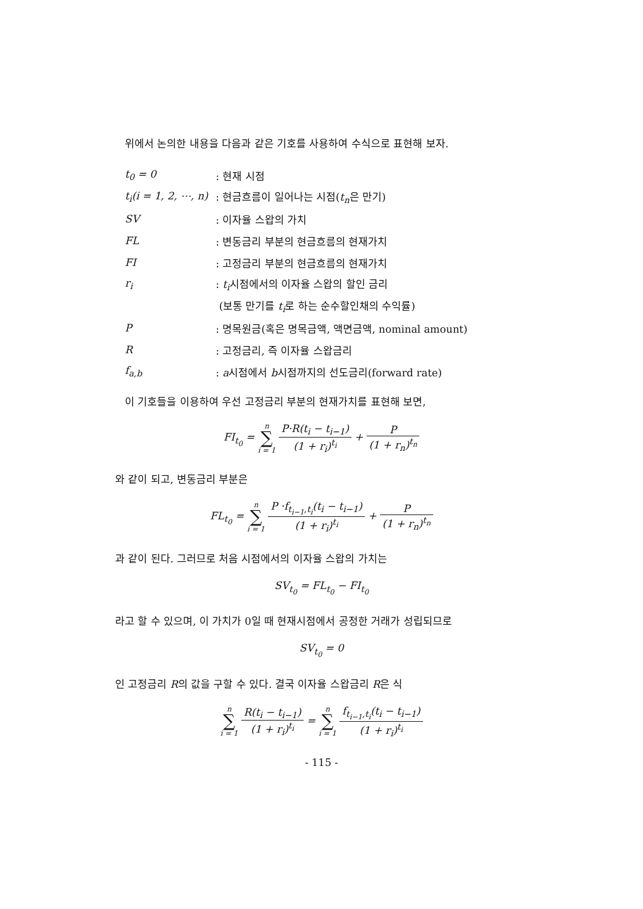위에서 논의한 내용을 다음과 같은 기호를 사용하여 수식으로 표현해 보자.
| t<sub>0</sub> = 0 | : 현재 시점 |
| t<sub>i</sub>(i = 1, 2, ⋯, n) | : 현금흐름이 일어나는 시점( t<sub>n</sub> 은 만기) |
| SV | : 이자율 스왑의 가치 |
| FL | : 변동금리 부분의 현금흐름의 현재가치 |
| FI | : 고정금리 부분의 현금흐름의 현재가치 |
| r<sub>i</sub> | : t<sub>i</sub> 시점에서의 이자율 스왑의 할인 금리 |
| | (보통 만기를 t<sub>i</sub> 로 하는 순수할인채의 수익률) |
| P | : 명목원금(혹은 명목금액, 액면금액, nominal amount) |
| R | : 고정금리, 즉 이자율 스왑금리 |
| f<sub>a,b</sub> | : a 시점에서 b 시점까지의 선도금리(forward rate) |
이 기호들을 이용하여 우선 고정금리 부분의 현재가치를 표현해 보면,
FI<sub>t<sub>0</sub></sub> = n ∑ i = 1 P·R(t<sub>i</sub> − t<sub>i−1</sub>) (1 + r<sub>i</sub>)<sup>t<sub>i</sub></sup> + P (1 + r<sub>n</sub>)<sup>t<sub>n</sub></sup>
와 같이 되고, 변동금리 부분은
FL<sub>t<sub>0</sub></sub> = n ∑ i = 1 P ·f<sub>t<sub>i−1</sub>,t<sub>i</sub></sub>(t<sub>i</sub> − t<sub>i−1</sub>) (1 + r<sub>i</sub>)<sup>t<sub>i</sub></sup> + P (1 + r<sub>n</sub>)<sup>t<sub>n</sub></sup>
과 같이 된다. 그러므로 처음 시점에서의 이자율 스왑의 가치는
SV<sub>t<sub>0</sub></sub> = FL<sub>t<sub>0</sub></sub> − FI<sub>t<sub>0</sub></sub>
라고 할 수 있으며, 이 가치가 0일 때 현재시점에서 공정한 거래가 성립되므로
SV<sub>t<sub>0</sub></sub> = 0
인 고정금리 R의 값을 구할 수 있다. 결국 이자율 스왑금리 R은 식
n ∑ i = 1 R(t<sub>i</sub> − t<sub>i−1</sub>) (1 + r<sub>i</sub>)<sup>t<sub>i</sub></sup> = n ∑ i = 1 f<sub>t<sub>i−1</sub>,t<sub>i</sub></sub>(t<sub>i</sub> − t<sub>i−1</sub>) (1 + r<sub>i</sub>)<sup>t<sub>i</sub></sup>
- 115 -